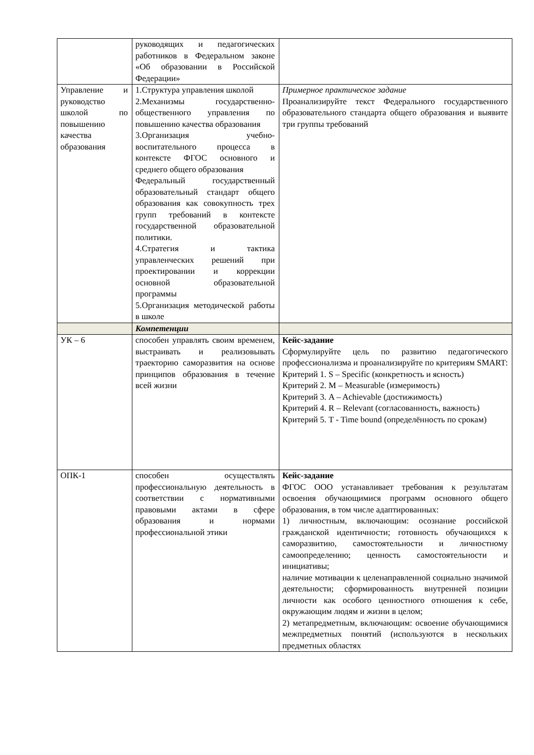| | руководящих и педагогических работников в Федеральном законе «Об образовании в Российской Федерации» | |
| Управление и руководство школой по повышению качества образования | 1.Структура управления школой 2.Механизмы государственно-общественного управления по повышению качества образования 3.Организация учебно-воспитательного процесса в контексте ФГОС основного и среднего общего образования Федеральный государственный образовательный стандарт общего образования как совокупность трех групп требований в контексте государственной образовательной политики. 4.Стратегия и тактика управленческих решений при проектировании и коррекции основной образовательной программы 5.Организация методической работы в школе | Примерное практическое задание Проанализируйте текст Федерального государственного образовательного стандарта общего образования и выявите три группы требований |
| | Компетенции | |
| УК – 6 | способен управлять своим временем, выстраивать и реализовывать траекторию саморазвития на основе принципов образования в течение всей жизни | Кейс-задание Сформулируйте цель по развитию педагогического профессионализма и проанализируйте по критериям SMART: Критерий 1. S – Specific (конкретность и ясность) Критерий 2. M – Measurable (измеримость) Критерий 3. A – Achievable (достижимость) Критерий 4. R – Relevant (согласованность, важность) Критерий 5. T - Time bound (определённость по срокам) |
| ОПК-1 | способен осуществлять профессиональную деятельность в соответствии с нормативными правовыми актами в сфере образования и нормами профессиональной этики | Кейс-задание ФГОС ООО устанавливает требования к результатам освоения обучающимися программ основного общего образования, в том числе адаптированных: 1) личностным, включающим: осознание российской гражданской идентичности; готовность обучающихся к саморазвитию, самостоятельности и личностному самоопределению; ценность самостоятельности и инициативы; наличие мотивации к целенаправленной социально значимой деятельности; сформированность внутренней позиции личности как особого ценностного отношения к себе, окружающим людям и жизни в целом; 2) метапредметным, включающим: освоение обучающимися межпредметных понятий (используются в нескольких предметных областях |